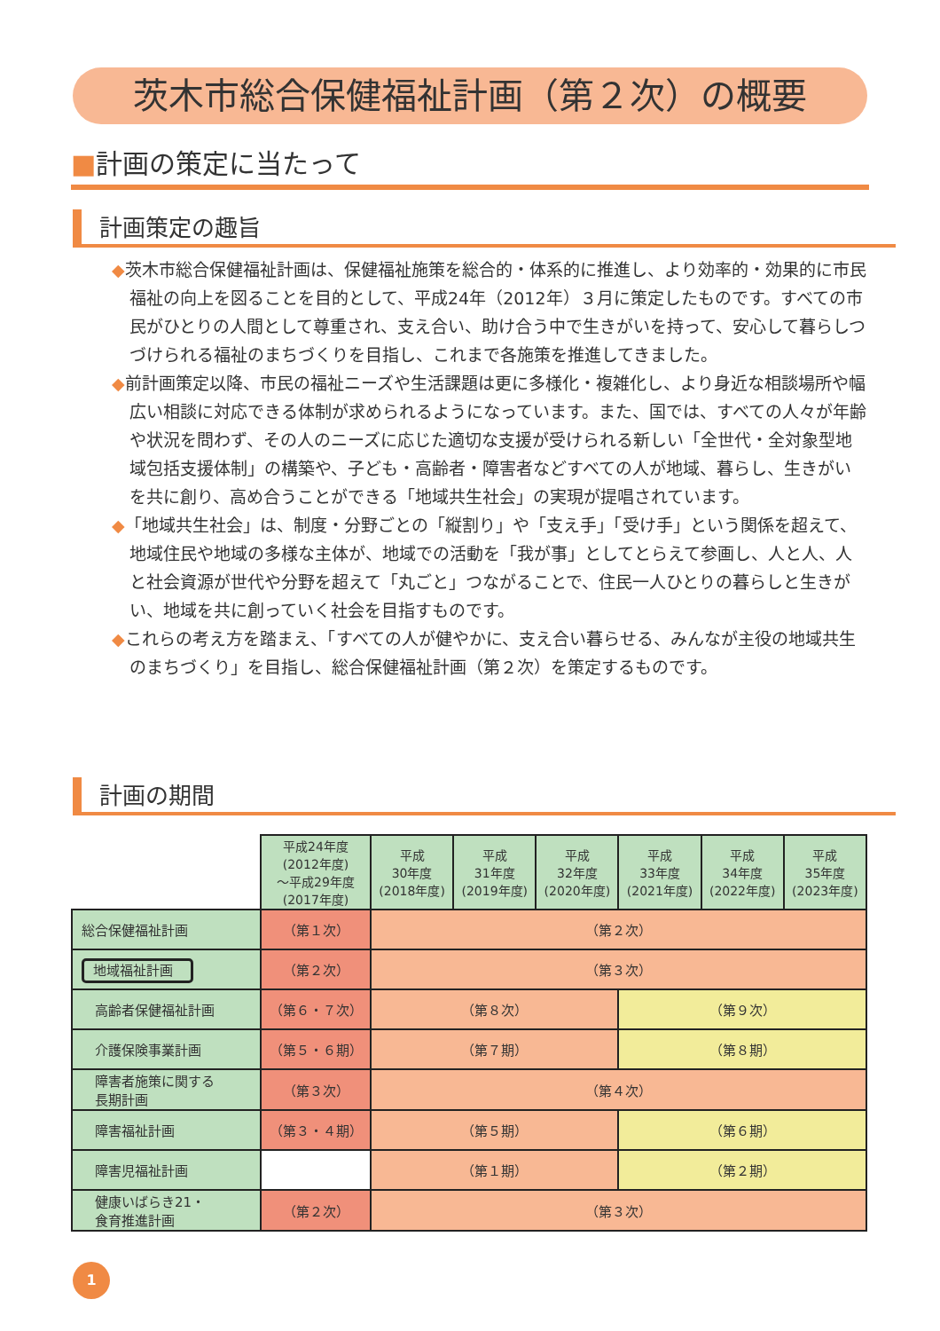茨木市総合保健福祉計画（第２次）の概要
■計画の策定に当たって
計画策定の趣旨
◆茨木市総合保健福祉計画は、保健福祉施策を総合的・体系的に推進し、より効率的・効果的に市民福祉の向上を図ることを目的として、平成24年（2012年）３月に策定したものです。すべての市民がひとりの人間として尊重され、支え合い、助け合う中で生きがいを持って、安心して暮らしつづけられる福祉のまちづくりを目指し、これまで各施策を推進してきました。
◆前計画策定以降、市民の福祉ニーズや生活課題は更に多様化・複雑化し、より身近な相談場所や幅広い相談に対応できる体制が求められるようになっています。また、国では、すべての人々が年齢や状況を問わず、その人のニーズに応じた適切な支援が受けられる新しい「全世代・全対象型地域包括支援体制」の構築や、子ども・高齢者・障害者などすべての人が地域、暮らし、生きがいを共に創り、高め合うことができる「地域共生社会」の実現が提唱されています。
◆「地域共生社会」は、制度・分野ごとの「縦割り」や「支え手」「受け手」という関係を超えて、地域住民や地域の多様な主体が、地域での活動を「我が事」としてとらえて参画し、人と人、人と社会資源が世代や分野を超えて「丸ごと」つながることで、住民一人ひとりの暮らしと生きがい、地域を共に創っていく社会を目指すものです。
◆これらの考え方を踏まえ、「すべての人が健やかに、支え合い暮らせる、みんなが主役の地域共生のまちづくり」を目指し、総合保健福祉計画（第２次）を策定するものです。
計画の期間
| | 平成24年度 (2012年度) ～平成29年度 (2017年度) | 平成 30年度 (2018年度) | 平成 31年度 (2019年度) | 平成 32年度 (2020年度) | 平成 33年度 (2021年度) | 平成 34年度 (2022年度) | 平成 35年度 (2023年度) |
| 総合保健福祉計画 | （第１次） | （第２次） | | | | | |
| 地域福祉計画 | （第２次） | （第３次） | | | | | |
| 高齢者保健福祉計画 | （第６・７次） | （第８次） | | | （第９次） | | |
| 介護保険事業計画 | （第５・６期） | （第７期） | | | （第８期） | | |
| 障害者施策に関する 長期計画 | （第３次） | （第４次） | | | | | |
| 障害福祉計画 | （第３・４期） | （第５期） | | | （第６期） | | |
| 障害児福祉計画 | | （第１期） | | | （第２期） | | |
| 健康いばらき21・ 食育推進計画 | （第２次） | （第３次） | | | | | |
1